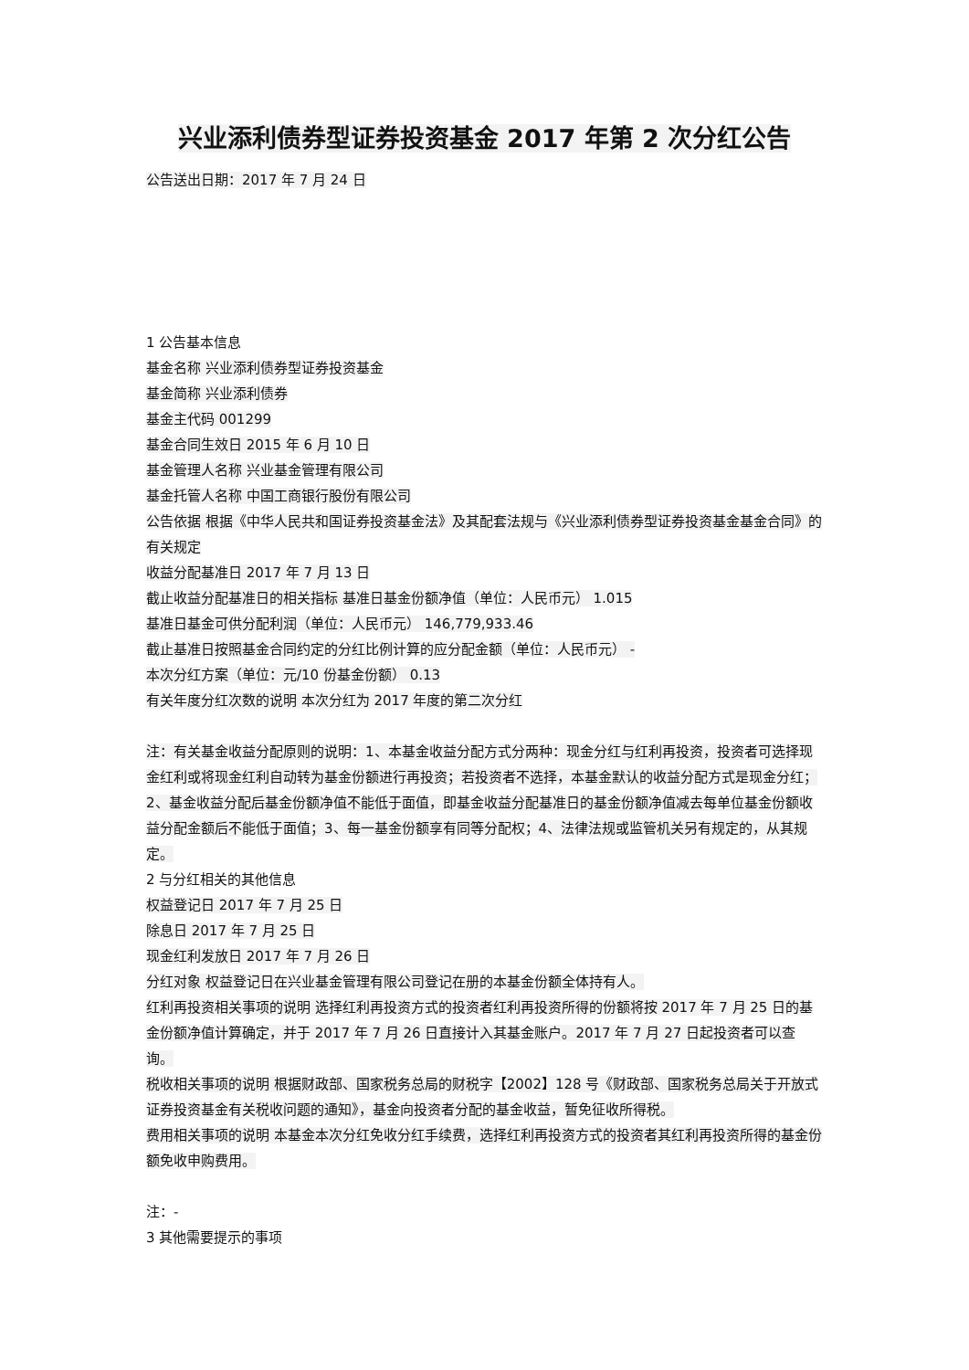兴业添利债券型证券投资基金 2017 年第 2 次分红公告
公告送出日期：2017 年 7 月 24 日
1 公告基本信息
基金名称 兴业添利债券型证券投资基金
基金简称 兴业添利债券
基金主代码 001299
基金合同生效日 2015 年 6 月 10 日
基金管理人名称 兴业基金管理有限公司
基金托管人名称 中国工商银行股份有限公司
公告依据 根据《中华人民共和国证券投资基金法》及其配套法规与《兴业添利债券型证券投资基金基金合同》的有关规定
收益分配基准日 2017 年 7 月 13 日
截止收益分配基准日的相关指标 基准日基金份额净值（单位：人民币元） 1.015
基准日基金可供分配利润（单位：人民币元） 146,779,933.46
截止基准日按照基金合同约定的分红比例计算的应分配金额（单位：人民币元） -
本次分红方案（单位：元/10 份基金份额） 0.13
有关年度分红次数的说明 本次分红为 2017 年度的第二次分红
注：有关基金收益分配原则的说明：1、本基金收益分配方式分两种：现金分红与红利再投资，投资者可选择现金红利或将现金红利自动转为基金份额进行再投资；若投资者不选择，本基金默认的收益分配方式是现金分红；2、基金收益分配后基金份额净值不能低于面值，即基金收益分配基准日的基金份额净值减去每单位基金份额收益分配金额后不能低于面值；3、每一基金份额享有同等分配权；4、法律法规或监管机关另有规定的，从其规定。
2 与分红相关的其他信息
权益登记日 2017 年 7 月 25 日
除息日 2017 年 7 月 25 日
现金红利发放日 2017 年 7 月 26 日
分红对象 权益登记日在兴业基金管理有限公司登记在册的本基金份额全体持有人。
红利再投资相关事项的说明 选择红利再投资方式的投资者红利再投资所得的份额将按 2017 年 7 月 25 日的基金份额净值计算确定，并于 2017 年 7 月 26 日直接计入其基金账户。2017 年 7 月 27 日起投资者可以查询。
税收相关事项的说明 根据财政部、国家税务总局的财税字【2002】128 号《财政部、国家税务总局关于开放式证券投资基金有关税收问题的通知》，基金向投资者分配的基金收益，暂免征收所得税。
费用相关事项的说明 本基金本次分红免收分红手续费，选择红利再投资方式的投资者其红利再投资所得的基金份额免收申购费用。
注：-
3 其他需要提示的事项